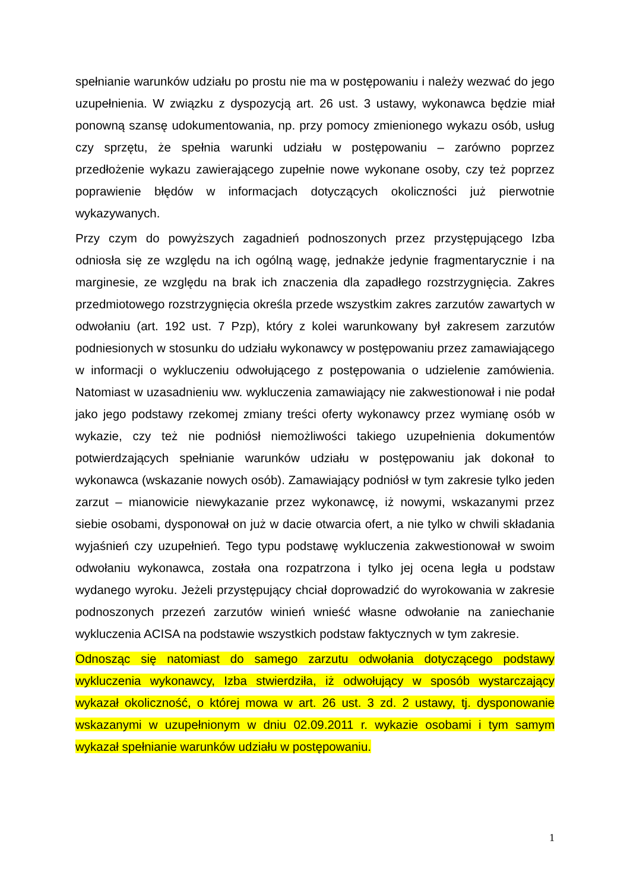spełnianie warunków udziału po prostu nie ma w postępowaniu i należy wezwać do jego uzupełnienia. W związku z dyspozycją art. 26 ust. 3 ustawy, wykonawca będzie miał ponowną szansę udokumentowania, np. przy pomocy zmienionego wykazu osób, usług czy sprzętu, że spełnia warunki udziału w postępowaniu – zarówno poprzez przedłożenie wykazu zawierającego zupełnie nowe wykonane osoby, czy też poprzez poprawienie błędów w informacjach dotyczących okoliczności już pierwotnie wykazywanych.
Przy czym do powyższych zagadnień podnoszonych przez przystępującego Izba odniosła się ze względu na ich ogólną wagę, jednakże jedynie fragmentarycznie i na marginesie, ze względu na brak ich znaczenia dla zapadłego rozstrzygnięcia. Zakres przedmiotowego rozstrzygnięcia określa przede wszystkim zakres zarzutów zawartych w odwołaniu (art. 192 ust. 7 Pzp), który z kolei warunkowany był zakresem zarzutów podniesionych w stosunku do udziału wykonawcy w postępowaniu przez zamawiającego w informacji o wykluczeniu odwołującego z postępowania o udzielenie zamówienia. Natomiast w uzasadnieniu ww. wykluczenia zamawiający nie zakwestionował i nie podał jako jego podstawy rzekomej zmiany treści oferty wykonawcy przez wymianę osób w wykazie, czy też nie podniósł niemożliwości takiego uzupełnienia dokumentów potwierdzających spełnianie warunków udziału w postępowaniu jak dokonał to wykonawca (wskazanie nowych osób). Zamawiający podniósł w tym zakresie tylko jeden zarzut – mianowicie niewykazanie przez wykonawcę, iż nowymi, wskazanymi przez siebie osobami, dysponował on już w dacie otwarcia ofert, a nie tylko w chwili składania wyjaśnień czy uzupełnień. Tego typu podstawę wykluczenia zakwestionował w swoim odwołaniu wykonawca, została ona rozpatrzona i tylko jej ocena legła u podstaw wydanego wyroku. Jeżeli przystępujący chciał doprowadzić do wyrokowania w zakresie podnoszonych przezeń zarzutów winień wnieść własne odwołanie na zaniechanie wykluczenia ACISA na podstawie wszystkich podstaw faktycznych w tym zakresie.
Odnosząc się natomiast do samego zarzutu odwołania dotyczącego podstawy wykluczenia wykonawcy, Izba stwierdziła, iż odwołujący w sposób wystarczający wykazał okoliczność, o której mowa w art. 26 ust. 3 zd. 2 ustawy, tj. dysponowanie wskazanymi w uzupełnionym w dniu 02.09.2011 r. wykazie osobami i tym samym wykazał spełnianie warunków udziału w postępowaniu.
1